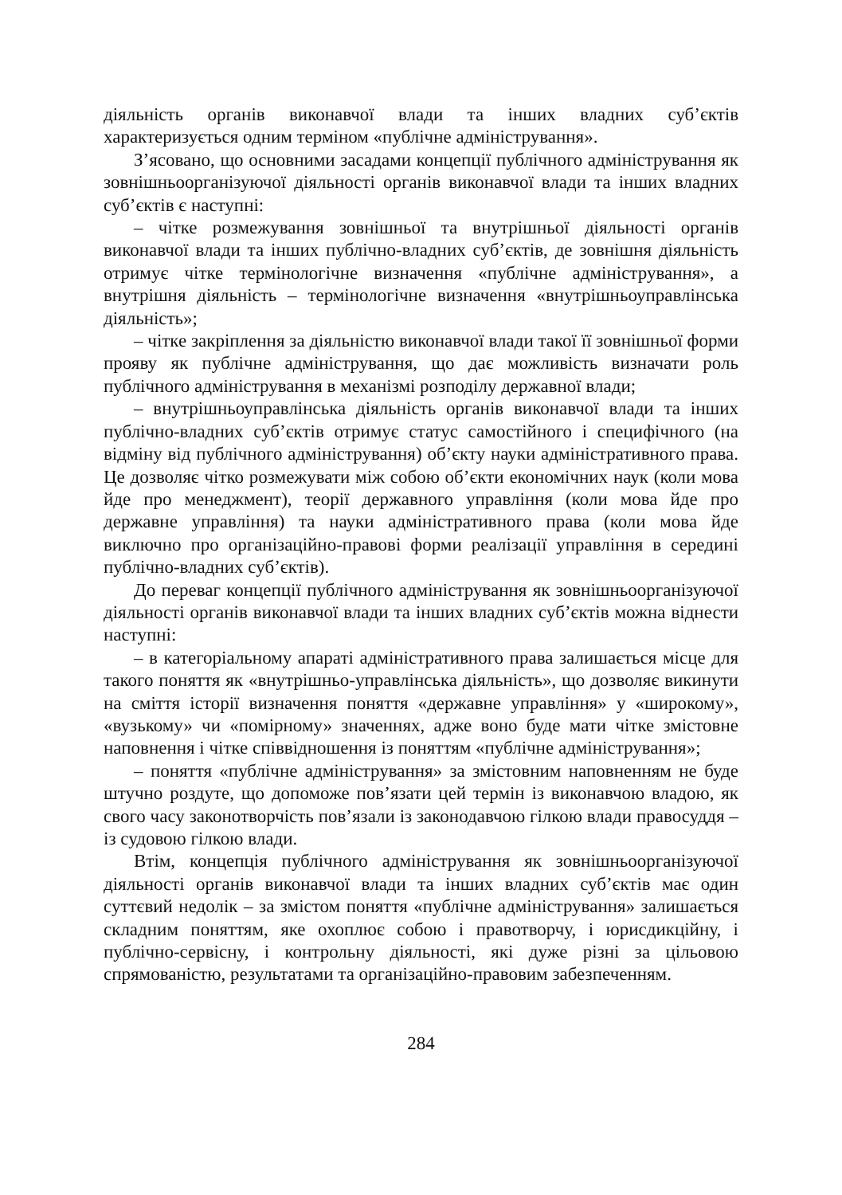діяльність органів виконавчої влади та інших владних суб’єктів характеризується одним терміном «публічне адміністрування».
З’ясовано, що основними засадами концепції публічного адміністрування як зовнішньоорганізуючої діяльності органів виконавчої влади та інших владних суб’єктів є наступні:
– чітке розмежування зовнішньої та внутрішньої діяльності органів виконавчої влади та інших публічно-владних суб’єктів, де зовнішня діяльність отримує чітке термінологічне визначення «публічне адміністрування», а внутрішня діяльність – термінологічне визначення «внутрішньоуправлінська діяльність»;
– чітке закріплення за діяльністю виконавчої влади такої її зовнішньої форми прояву як публічне адміністрування, що дає можливість визначати роль публічного адміністрування в механізмі розподілу державної влади;
– внутрішньоуправлінська діяльність органів виконавчої влади та інших публічно-владних суб’єктів отримує статус самостійного і специфічного (на відміну від публічного адміністрування) об’єкту науки адміністративного права. Це дозволяє чітко розмежувати між собою об’єкти економічних наук (коли мова йде про менеджмент), теорії державного управління (коли мова йде про державне управління) та науки адміністративного права (коли мова йде виключно про організаційно-правові форми реалізації управління в середині публічно-владних суб’єктів).
До переваг концепції публічного адміністрування як зовнішньоорганізуючої діяльності органів виконавчої влади та інших владних суб’єктів можна віднести наступні:
– в категоріальному апараті адміністративного права залишається місце для такого поняття як «внутрішньо-управлінська діяльність», що дозволяє викинути на сміття історії визначення поняття «державне управління» у «широкому», «вузькому» чи «помірному» значеннях, адже воно буде мати чітке змістовне наповнення і чітке співвідношення із поняттям «публічне адміністрування»;
– поняття «публічне адміністрування» за змістовним наповненням не буде штучно роздуте, що допоможе пов’язати цей термін із виконавчою владою, як свого часу законотворчість пов’язали із законодавчою гілкою влади правосуддя – із судовою гілкою влади.
Втім, концепція публічного адміністрування як зовнішньоорганізуючої діяльності органів виконавчої влади та інших владних суб’єктів має один суттєвий недолік – за змістом поняття «публічне адміністрування» залишається складним поняттям, яке охоплює собою і правотворчу, і юрисдикційну, і публічно-сервісну, і контрольну діяльності, які дуже різні за цільовою спрямованістю, результатами та організаційно-правовим забезпеченням.
284